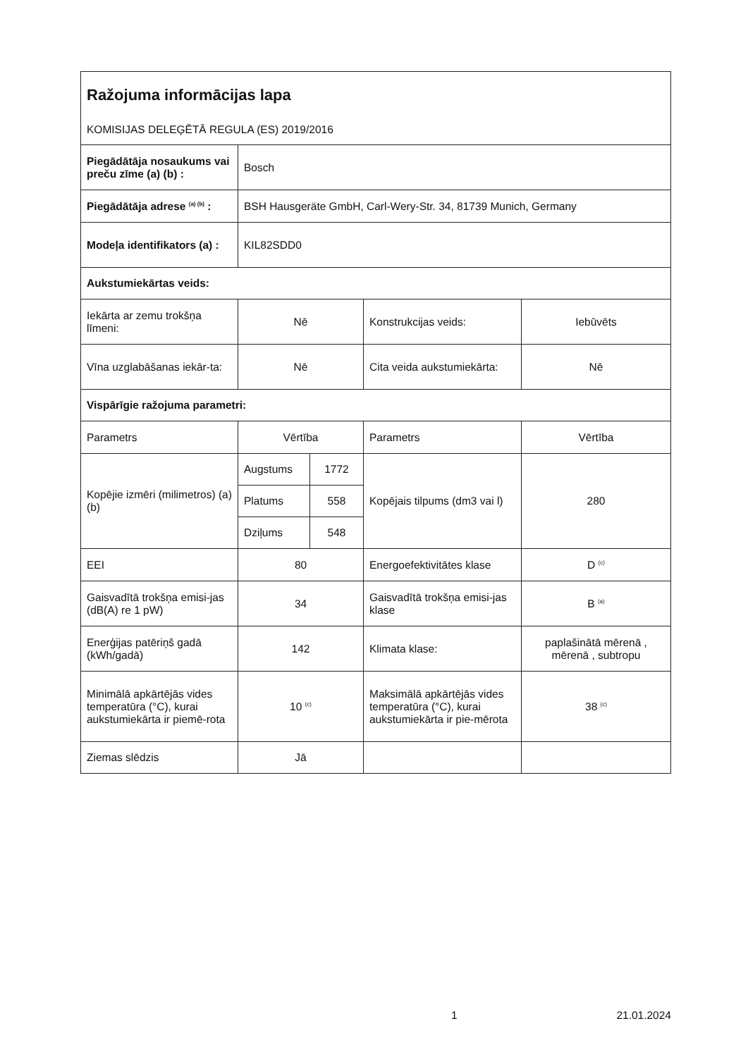| Ražojuma informācijas lapa KOMISIJAS DELEĢĒTĀ REGULA (ES) 2019/2016 | | | | |
| Piegādātāja nosaukums vai preču zīme (a) (b) : | Bosch | | | |
| Piegādātāja adrese <sup>(a) (b)</sup> : | BSH Hausgeräte GmbH, Carl-Wery-Str. 34, 81739 Munich, Germany | | | |
| Modeļa identifikators (a) : | KIL82SDD0 | | | |
| Aukstumiekārtas veids: | | | | |
| Iekārta ar zemu trokšņa līmeni: | Nē | | Konstrukcijas veids: | Iebūvēts |
| Vīna uzglabāšanas iekār-ta: | Nē | | Cita veida aukstumiekārta: | Nē |
| Vispārīgie ražojuma parametri: | | | | |
| Parametrs | Vērtība | | Parametrs | Vērtība |
| Kopējie izmēri (milimetros) (a) (b) | Augstums | 1772 | Kopējais tilpums (dm3 vai l) | 280 |
| | Platums | 558 | | |
| | Dziļums | 548 | | |
| EEI | 80 | | Energoefektivitātes klase | D <sup>(c)</sup> |
| Gaisvadītā trokšņa emisi-jas (dB(A) re 1 pW) | 34 | | Gaisvadītā trokšņa emisi-jas klase | B <sup>(a)</sup> |
| Enerģijas patēriņš gadā (kWh/gadā) | 142 | | Klimata klase: | paplašinātā mērenā , mērenā , subtropu |
| Minimālā apkārtējās vides temperatūra (°C), kurai aukstumiekārta ir piemē-rota | 10 <sup>(c)</sup> | | Maksimālā apkārtējās vides temperatūra (°C), kurai aukstumiekārta ir pie-mērota | 38 <sup>(c)</sup> |
| Ziemas slēdzis | Jā | | | |
1 21.01.2024